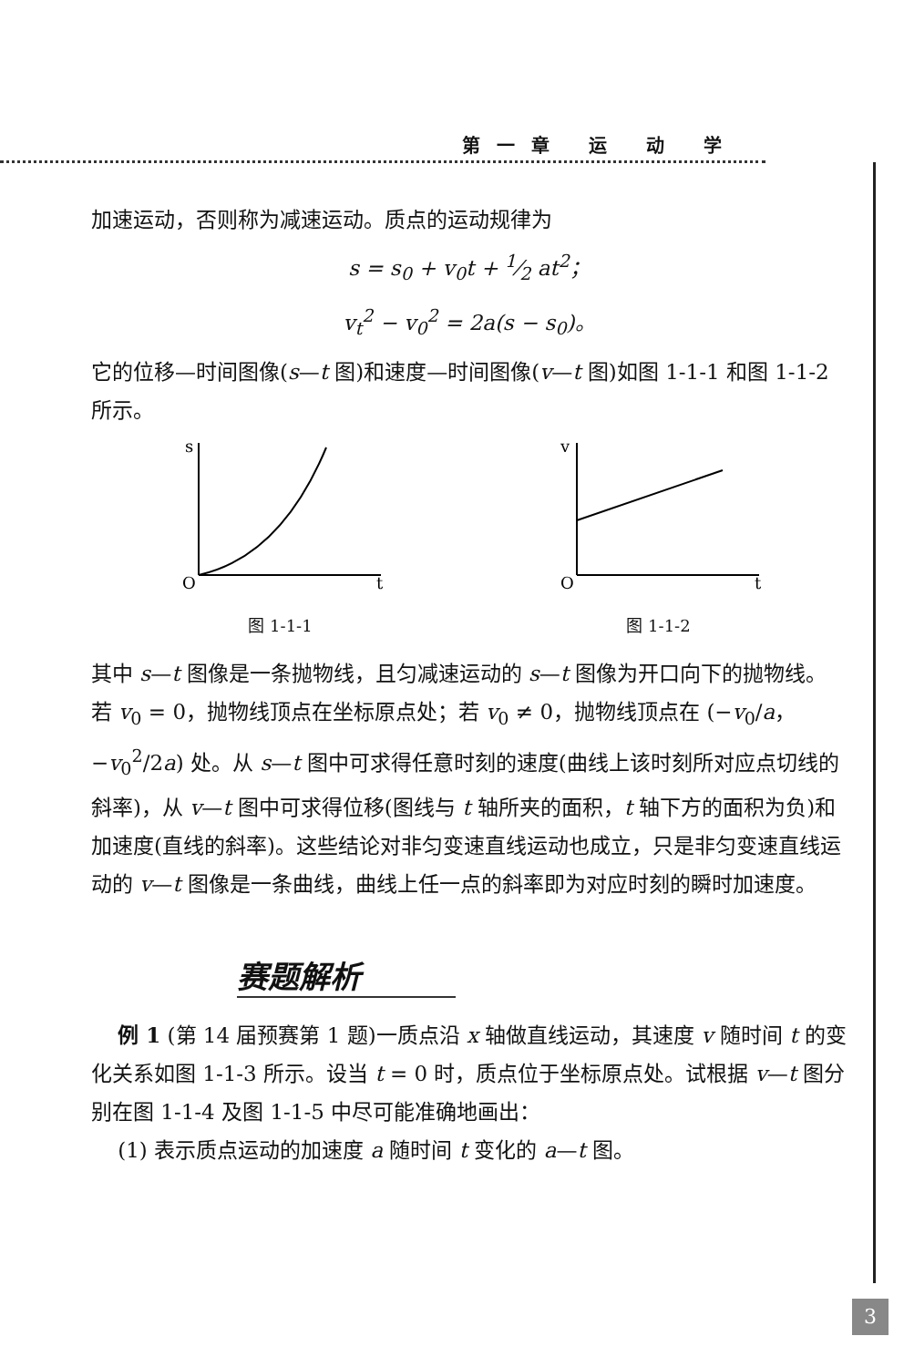第一章 运 动 学
加速运动，否则称为减速运动。质点的运动规律为
s = s<sub>0</sub> + v<sub>0</sub>t + 1⁄2 at<sup>2</sup>；
v<sub>t</sub><sup>2</sup> − v<sub>0</sub><sup>2</sup> = 2a(s − s<sub>0</sub>)。
它的位移—时间图像(s—t 图)和速度—时间图像(v—t 图)如图 1-1-1 和图 1-1-2 所示。
s
O
t
图 1-1-1
v
O
t
图 1-1-2
其中 s—t 图像是一条抛物线，且匀减速运动的 s—t 图像为开口向下的抛物线。若 v<sub>0</sub> = 0，抛物线顶点在坐标原点处；若 v<sub>0</sub> ≠ 0，抛物线顶点在 (−v<sub>0</sub>/a，−v<sub>0</sub><sup>2</sup>/2a) 处。从 s—t 图中可求得任意时刻的速度(曲线上该时刻所对应点切线的斜率)，从 v—t 图中可求得位移(图线与 t 轴所夹的面积，t 轴下方的面积为负)和加速度(直线的斜率)。这些结论对非匀变速直线运动也成立，只是非匀变速直线运动的 v—t 图像是一条曲线，曲线上任一点的斜率即为对应时刻的瞬时加速度。
赛题解析
例 1 (第 14 届预赛第 1 题)一质点沿 x 轴做直线运动，其速度 v 随时间 t 的变化关系如图 1-1-3 所示。设当 t = 0 时，质点位于坐标原点处。试根据 v—t 图分别在图 1-1-4 及图 1-1-5 中尽可能准确地画出：
(1) 表示质点运动的加速度 a 随时间 t 变化的 a—t 图。
3